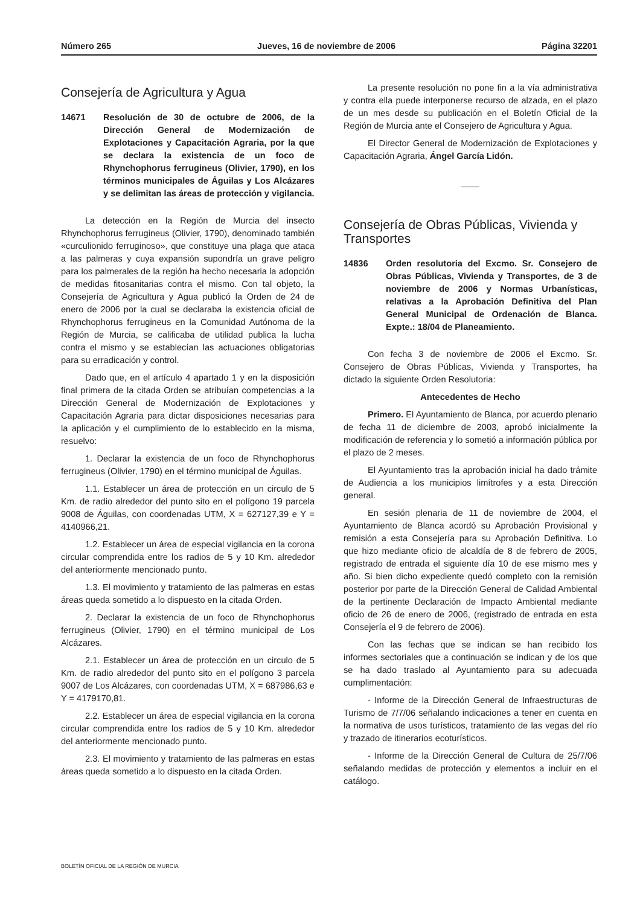Número 265 Jueves, 16 de noviembre de 2006 Página 32201
Consejería de Agricultura y Agua
14671 Resolución de 30 de octubre de 2006, de la Dirección General de Modernización de Explotaciones y Capacitación Agraria, por la que se declara la existencia de un foco de Rhynchophorus ferrugineus (Olivier, 1790), en los términos municipales de Águilas y Los Alcázares y se delimitan las áreas de protección y vigilancia.
La detección en la Región de Murcia del insecto Rhynchophorus ferrugineus (Olivier, 1790), denominado también «curculionido ferruginoso», que constituye una plaga que ataca a las palmeras y cuya expansión supondría un grave peligro para los palmerales de la región ha hecho necesaria la adopción de medidas fitosanitarias contra el mismo. Con tal objeto, la Consejería de Agricultura y Agua publicó la Orden de 24 de enero de 2006 por la cual se declaraba la existencia oficial de Rhynchophorus ferrugineus en la Comunidad Autónoma de la Región de Murcia, se calificaba de utilidad publica la lucha contra el mismo y se establecían las actuaciones obligatorias para su erradicación y control.
Dado que, en el artículo 4 apartado 1 y en la disposición final primera de la citada Orden se atribuían competencias a la Dirección General de Modernización de Explotaciones y Capacitación Agraria para dictar disposiciones necesarias para la aplicación y el cumplimiento de lo establecido en la misma, resuelvo:
1. Declarar la existencia de un foco de Rhynchophorus ferrugineus (Olivier, 1790) en el término municipal de Águilas.
1.1. Establecer un área de protección en un circulo de 5 Km. de radio alrededor del punto sito en el polígono 19 parcela 9008 de Águilas, con coordenadas UTM, X = 627127,39 e Y = 4140966,21.
1.2. Establecer un área de especial vigilancia en la corona circular comprendida entre los radios de 5 y 10 Km. alrededor del anteriormente mencionado punto.
1.3. El movimiento y tratamiento de las palmeras en estas áreas queda sometido a lo dispuesto en la citada Orden.
2. Declarar la existencia de un foco de Rhynchophorus ferrugineus (Olivier, 1790) en el término municipal de Los Alcázares.
2.1. Establecer un área de protección en un circulo de 5 Km. de radio alrededor del punto sito en el polígono 3 parcela 9007 de Los Alcázares, con coordenadas UTM, X = 687986,63 e Y = 4179170,81.
2.2. Establecer un área de especial vigilancia en la corona circular comprendida entre los radios de 5 y 10 Km. alrededor del anteriormente mencionado punto.
2.3. El movimiento y tratamiento de las palmeras en estas áreas queda sometido a lo dispuesto en la citada Orden.
La presente resolución no pone fin a la vía administrativa y contra ella puede interponerse recurso de alzada, en el plazo de un mes desde su publicación en el Boletín Oficial de la Región de Murcia ante el Consejero de Agricultura y Agua.
El Director General de Modernización de Explotaciones y Capacitación Agraria, Ángel García Lidón.
Consejería de Obras Públicas, Vivienda y Transportes
14836 Orden resolutoria del Excmo. Sr. Consejero de Obras Públicas, Vivienda y Transportes, de 3 de noviembre de 2006 y Normas Urbanísticas, relativas a la Aprobación Definitiva del Plan General Municipal de Ordenación de Blanca. Expte.: 18/04 de Planeamiento.
Con fecha 3 de noviembre de 2006 el Excmo. Sr. Consejero de Obras Públicas, Vivienda y Transportes, ha dictado la siguiente Orden Resolutoria:
Antecedentes de Hecho
Primero. El Ayuntamiento de Blanca, por acuerdo plenario de fecha 11 de diciembre de 2003, aprobó inicialmente la modificación de referencia y lo sometió a información pública por el plazo de 2 meses.
El Ayuntamiento tras la aprobación inicial ha dado trámite de Audiencia a los municipios limítrofes y a esta Dirección general.
En sesión plenaria de 11 de noviembre de 2004, el Ayuntamiento de Blanca acordó su Aprobación Provisional y remisión a esta Consejería para su Aprobación Definitiva. Lo que hizo mediante oficio de alcaldía de 8 de febrero de 2005, registrado de entrada el siguiente día 10 de ese mismo mes y año. Si bien dicho expediente quedó completo con la remisión posterior por parte de la Dirección General de Calidad Ambiental de la pertinente Declaración de Impacto Ambiental mediante oficio de 26 de enero de 2006, (registrado de entrada en esta Consejería el 9 de febrero de 2006).
Con las fechas que se indican se han recibido los informes sectoriales que a continuación se indican y de los que se ha dado traslado al Ayuntamiento para su adecuada cumplimentación:
- Informe de la Dirección General de Infraestructuras de Turismo de 7/7/06 señalando indicaciones a tener en cuenta en la normativa de usos turísticos, tratamiento de las vegas del río y trazado de itinerarios ecoturísticos.
- Informe de la Dirección General de Cultura de 25/7/06 señalando medidas de protección y elementos a incluir en el catálogo.
BOLETÍN OFICIAL DE LA REGIÓN DE MURCIA